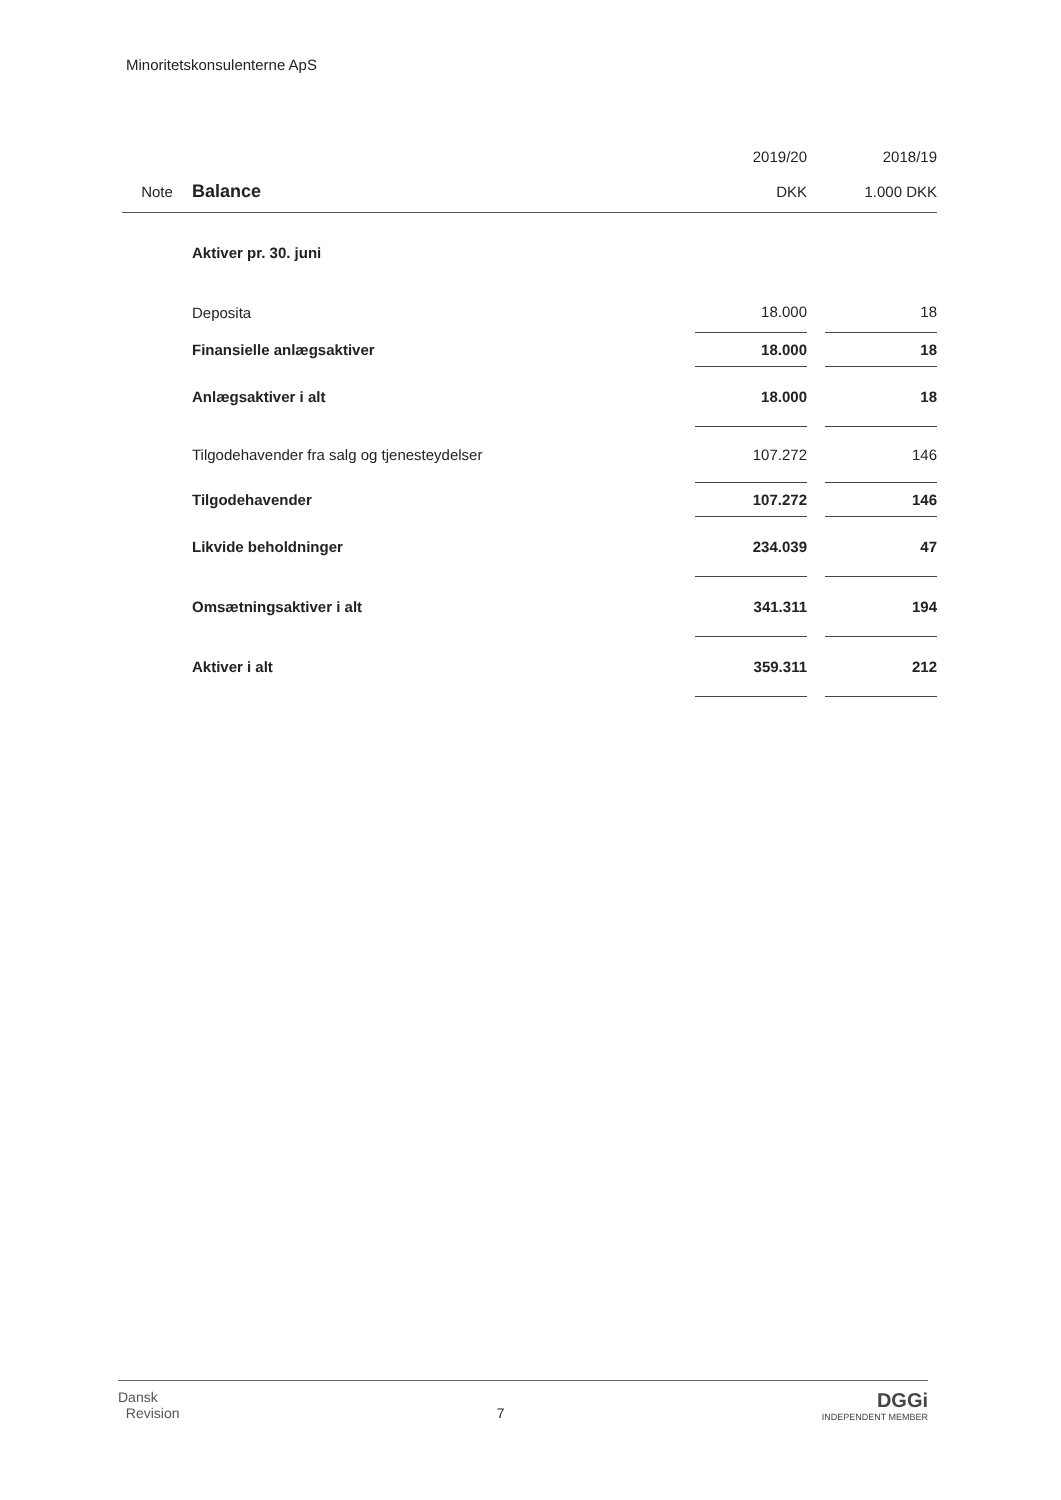Minoritetskonsulenterne ApS
| | | 2019/20 | | 2018/19 |
| Note | Balance | DKK | | 1.000 DKK |
| | Aktiver pr. 30. juni | | | |
| | Deposita | 18.000 | | 18 |
| | Finansielle anlægsaktiver | 18.000 | | 18 |
| | Anlægsaktiver i alt | 18.000 | | 18 |
| | Tilgodehavender fra salg og tjenesteydelser | 107.272 | | 146 |
| | Tilgodehavender | 107.272 | | 146 |
| | Likvide beholdninger | 234.039 | | 47 |
| | Omsætningsaktiver i alt | 341.311 | | 194 |
| | Aktiver i alt | 359.311 | | 212 |
Dansk
Revision
7
DGGi
INDEPENDENT MEMBER